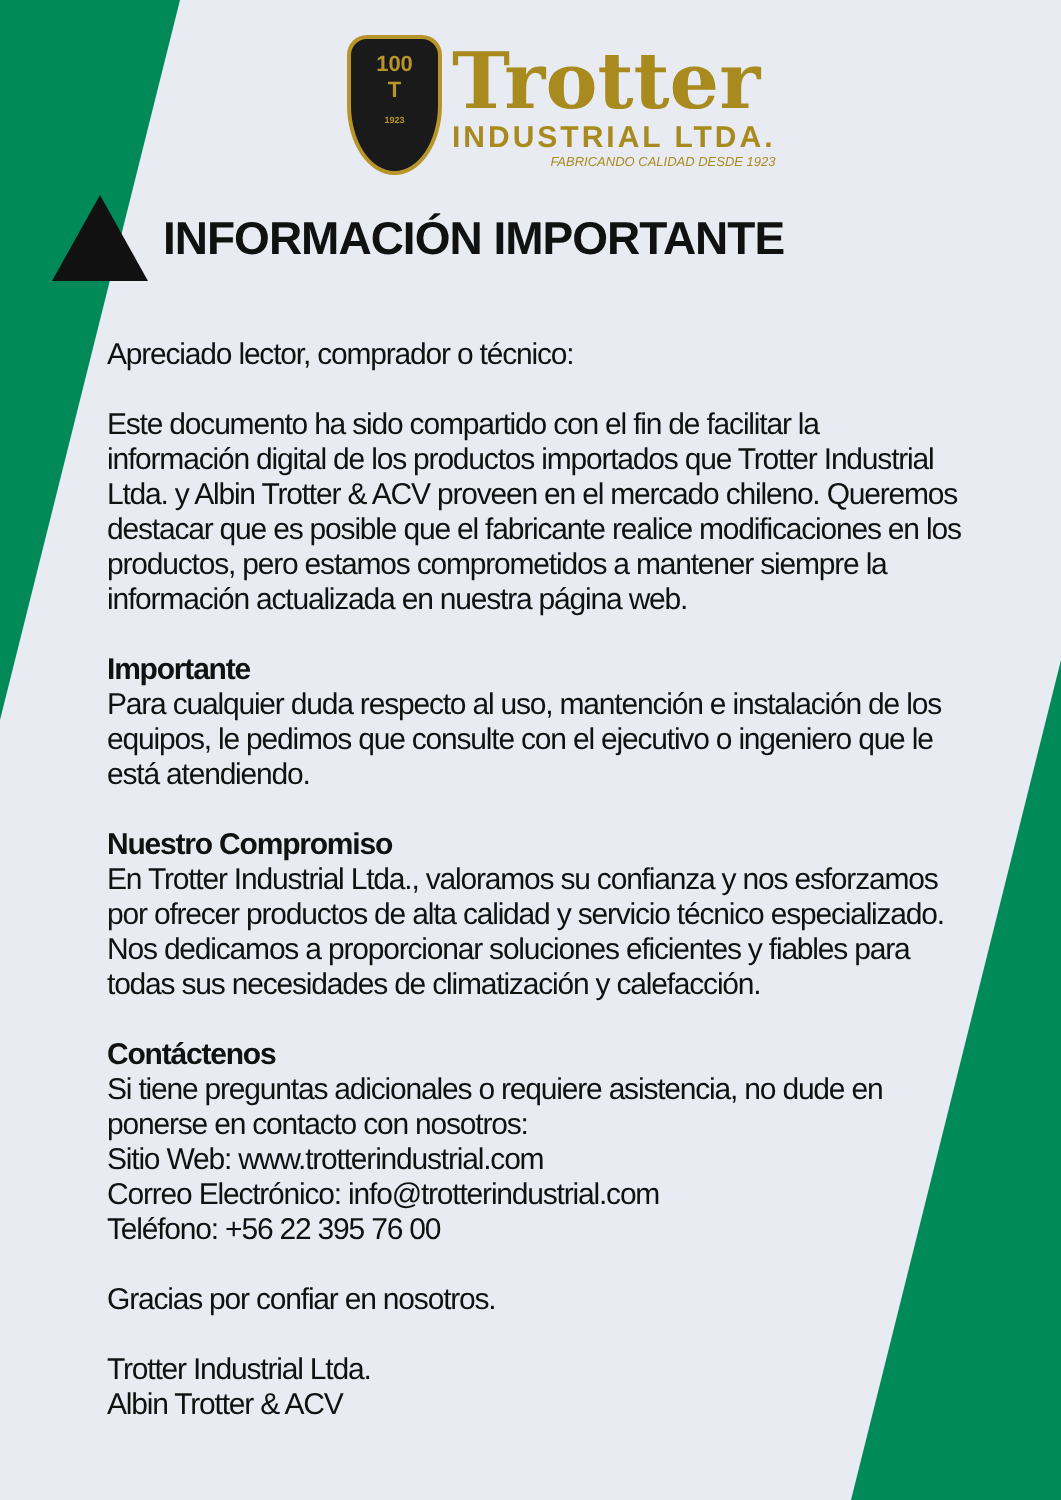100
T
1923
Trotter
INDUSTRIAL LTDA.
FABRICANDO CALIDAD DESDE 1923
INFORMACIÓN IMPORTANTE
Apreciado lector, comprador o técnico:
Este documento ha sido compartido con el fin de facilitar la información digital de los productos importados que Trotter Industrial Ltda. y Albin Trotter & ACV proveen en el mercado chileno. Queremos destacar que es posible que el fabricante realice modificaciones en los productos, pero estamos comprometidos a mantener siempre la información actualizada en nuestra página web.
Importante
Para cualquier duda respecto al uso, mantención e instalación de los equipos, le pedimos que consulte con el ejecutivo o ingeniero que le está atendiendo.
Nuestro Compromiso
En Trotter Industrial Ltda., valoramos su confianza y nos esforzamos por ofrecer productos de alta calidad y servicio técnico especializado. Nos dedicamos a proporcionar soluciones eficientes y fiables para todas sus necesidades de climatización y calefacción.
Contáctenos
Si tiene preguntas adicionales o requiere asistencia, no dude en ponerse en contacto con nosotros:
Sitio Web: www.trotterindustrial.com
Correo Electrónico: info@trotterindustrial.com
Teléfono: +56 22 395 76 00
Gracias por confiar en nosotros.
Trotter Industrial Ltda.
Albin Trotter & ACV